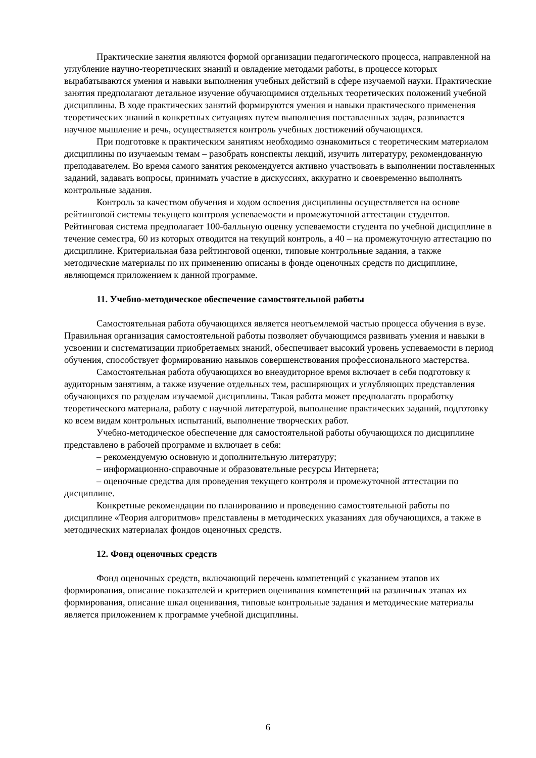Практические занятия являются формой организации педагогического процесса, направленной на углубление научно-теоретических знаний и овладение методами работы, в процессе которых вырабатываются умения и навыки выполнения учебных действий в сфере изучаемой науки. Практические занятия предполагают детальное изучение обучающимися отдельных теоретических положений учебной дисциплины. В ходе практических занятий формируются умения и навыки практического применения теоретических знаний в конкретных ситуациях путем выполнения поставленных задач, развивается научное мышление и речь, осуществляется контроль учебных достижений обучающихся.
При подготовке к практическим занятиям необходимо ознакомиться с теоретическим материалом дисциплины по изучаемым темам – разобрать конспекты лекций, изучить литературу, рекомендованную преподавателем. Во время самого занятия рекомендуется активно участвовать в выполнении поставленных заданий, задавать вопросы, принимать участие в дискуссиях, аккуратно и своевременно выполнять контрольные задания.
Контроль за качеством обучения и ходом освоения дисциплины осуществляется на основе рейтинговой системы текущего контроля успеваемости и промежуточной аттестации студентов. Рейтинговая система предполагает 100-балльную оценку успеваемости студента по учебной дисциплине в течение семестра, 60 из которых отводится на текущий контроль, а 40 – на промежуточную аттестацию по дисциплине. Критериальная база рейтинговой оценки, типовые контрольные задания, а также методические материалы по их применению описаны в фонде оценочных средств по дисциплине, являющемся приложением к данной программе.
11. Учебно-методическое обеспечение самостоятельной работы
Самостоятельная работа обучающихся является неотъемлемой частью процесса обучения в вузе. Правильная организация самостоятельной работы позволяет обучающимся развивать умения и навыки в усвоении и систематизации приобретаемых знаний, обеспечивает высокий уровень успеваемости в период обучения, способствует формированию навыков совершенствования профессионального мастерства.
Самостоятельная работа обучающихся во внеаудиторное время включает в себя подготовку к аудиторным занятиям, а также изучение отдельных тем, расширяющих и углубляющих представления обучающихся по разделам изучаемой дисциплины. Такая работа может предполагать проработку теоретического материала, работу с научной литературой, выполнение практических заданий, подготовку ко всем видам контрольных испытаний, выполнение творческих работ.
Учебно-методическое обеспечение для самостоятельной работы обучающихся по дисциплине представлено в рабочей программе и включает в себя:
– рекомендуемую основную и дополнительную литературу;
– информационно-справочные и образовательные ресурсы Интернета;
– оценочные средства для проведения текущего контроля и промежуточной аттестации по дисциплине.
Конкретные рекомендации по планированию и проведению самостоятельной работы по дисциплине «Теория алгоритмов» представлены в методических указаниях для обучающихся, а также в методических материалах фондов оценочных средств.
12. Фонд оценочных средств
Фонд оценочных средств, включающий перечень компетенций с указанием этапов их формирования, описание показателей и критериев оценивания компетенций на различных этапах их формирования, описание шкал оценивания, типовые контрольные задания и методические материалы является приложением к программе учебной дисциплины.
6